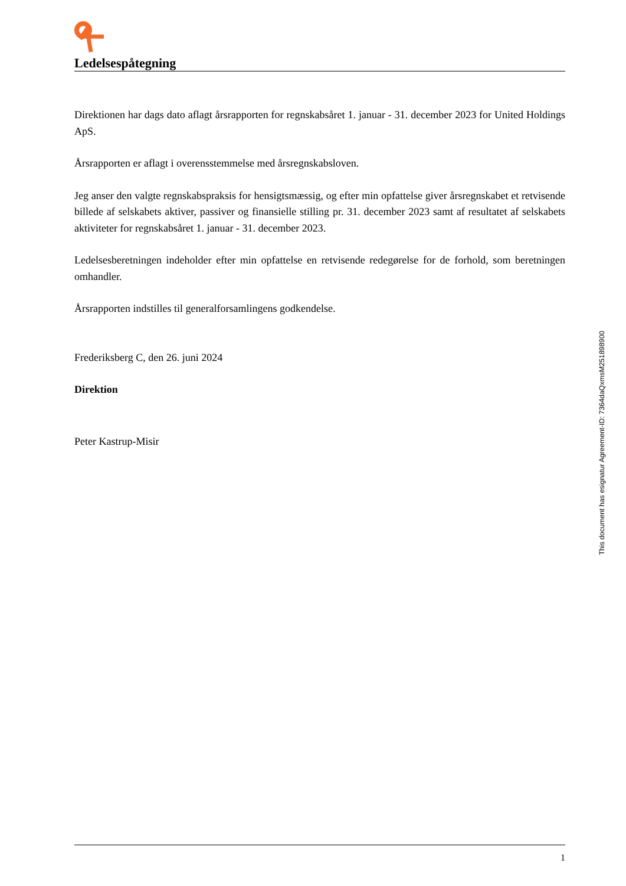Ledelsespåtegning
Direktionen har dags dato aflagt årsrapporten for regnskabsåret 1. januar - 31. december 2023 for United Holdings ApS.
Årsrapporten er aflagt i overensstemmelse med årsregnskabsloven.
Jeg anser den valgte regnskabspraksis for hensigtsmæssig, og efter min opfattelse giver årsregnskabet et retvisende billede af selskabets aktiver, passiver og finansielle stilling pr. 31. december 2023 samt af resultatet af selskabets aktiviteter for regnskabsåret 1. januar - 31. december 2023.
Ledelsesberetningen indeholder efter min opfattelse en retvisende redegørelse for de forhold, som beretningen omhandler.
Årsrapporten indstilles til generalforsamlingens godkendelse.
Frederiksberg C, den 26. juni 2024
Direktion
Peter Kastrup-Misir
This document has esignatur Agreement-ID: 7364daQxmsM251898900
1